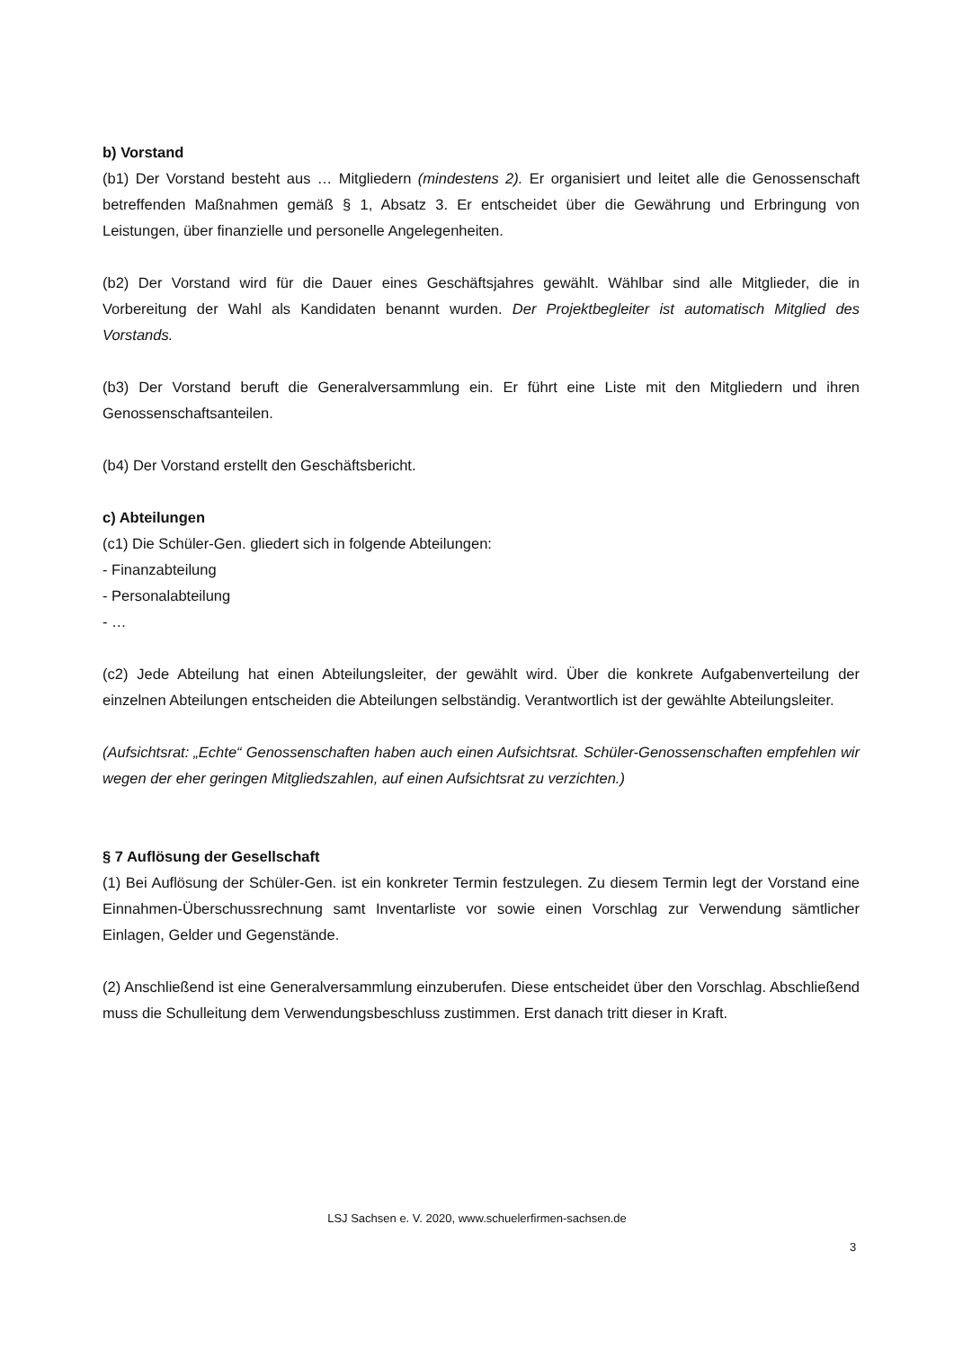b) Vorstand
(b1) Der Vorstand besteht aus … Mitgliedern (mindestens 2). Er organisiert und leitet alle die Genossenschaft betreffenden Maßnahmen gemäß § 1, Absatz 3. Er entscheidet über die Gewährung und Erbringung von Leistungen, über finanzielle und personelle Angelegenheiten.
(b2) Der Vorstand wird für die Dauer eines Geschäftsjahres gewählt. Wählbar sind alle Mitglieder, die in Vorbereitung der Wahl als Kandidaten benannt wurden. Der Projektbegleiter ist automatisch Mitglied des Vorstands.
(b3) Der Vorstand beruft die Generalversammlung ein. Er führt eine Liste mit den Mitgliedern und ihren Genossenschaftsanteilen.
(b4) Der Vorstand erstellt den Geschäftsbericht.
c) Abteilungen
(c1) Die Schüler-Gen. gliedert sich in folgende Abteilungen:
- Finanzabteilung
- Personalabteilung
- …
(c2) Jede Abteilung hat einen Abteilungsleiter, der gewählt wird. Über die konkrete Aufgabenverteilung der einzelnen Abteilungen entscheiden die Abteilungen selbständig. Verantwortlich ist der gewählte Abteilungsleiter.
(Aufsichtsrat: „Echte“ Genossenschaften haben auch einen Aufsichtsrat. Schüler-Genossenschaften empfehlen wir wegen der eher geringen Mitgliedszahlen, auf einen Aufsichtsrat zu verzichten.)
§ 7 Auflösung der Gesellschaft
(1) Bei Auflösung der Schüler-Gen. ist ein konkreter Termin festzulegen. Zu diesem Termin legt der Vorstand eine Einnahmen-Überschussrechnung samt Inventarliste vor sowie einen Vorschlag zur Verwendung sämtlicher Einlagen, Gelder und Gegenstände.
(2) Anschließend ist eine Generalversammlung einzuberufen. Diese entscheidet über den Vorschlag. Abschließend muss die Schulleitung dem Verwendungsbeschluss zustimmen. Erst danach tritt dieser in Kraft.
LSJ Sachsen e. V. 2020, www.schuelerfirmen-sachsen.de
3